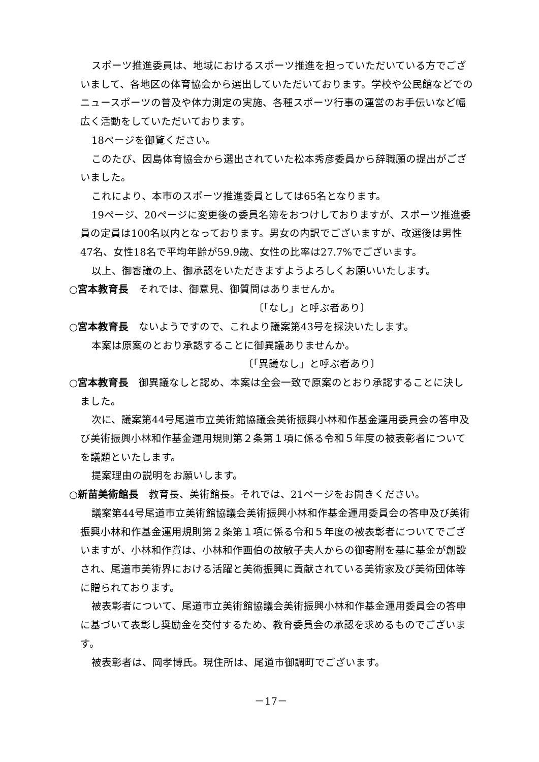スポーツ推進委員は、地域におけるスポーツ推進を担っていただいている方でございまして、各地区の体育協会から選出していただいております。学校や公民館などでのニュースポーツの普及や体力測定の実施、各種スポーツ行事の運営のお手伝いなど幅広く活動をしていただいております。
18ページを御覧ください。
このたび、因島体育協会から選出されていた松本秀彦委員から辞職願の提出がございました。
これにより、本市のスポーツ推進委員としては65名となります。
19ページ、20ページに変更後の委員名簿をおつけしておりますが、スポーツ推進委員の定員は100名以内となっております。男女の内訳でございますが、改選後は男性47名、女性18名で平均年齢が59.9歳、女性の比率は27.7%でございます。
以上、御審議の上、御承認をいただきますようよろしくお願いいたします。
○宮本教育長　それでは、御意見、御質問はありませんか。
〔「なし」と呼ぶ者あり〕
○宮本教育長　ないようですので、これより議案第43号を採決いたします。
本案は原案のとおり承認することに御異議ありませんか。
〔「異議なし」と呼ぶ者あり〕
○宮本教育長　御異議なしと認め、本案は全会一致で原案のとおり承認することに決しました。
次に、議案第44号尾道市立美術館協議会美術振興小林和作基金運用委員会の答申及び美術振興小林和作基金運用規則第２条第１項に係る令和５年度の被表彰者についてを議題といたします。
提案理由の説明をお願いします。
○新苗美術館長　教育長、美術館長。それでは、21ページをお開きください。
議案第44号尾道市立美術館協議会美術振興小林和作基金運用委員会の答申及び美術振興小林和作基金運用規則第２条第１項に係る令和５年度の被表彰者についてでございますが、小林和作賞は、小林和作画伯の故敏子夫人からの御寄附を基に基金が創設され、尾道市美術界における活躍と美術振興に貢献されている美術家及び美術団体等に贈られております。
被表彰者について、尾道市立美術館協議会美術振興小林和作基金運用委員会の答申に基づいて表彰し奨励金を交付するため、教育委員会の承認を求めるものでございます。
被表彰者は、岡孝博氏。現住所は、尾道市御調町でございます。
－17－